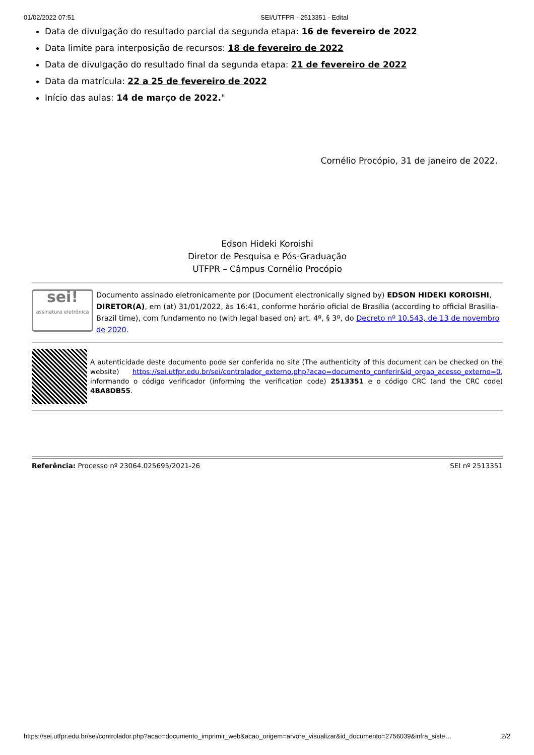01/02/2022 07:51 SEI/UTFPR - 2513351 - Edital
Data de divulgação do resultado parcial da segunda etapa: 16 de fevereiro de 2022
Data limite para interposição de recursos: 18 de fevereiro de 2022
Data de divulgação do resultado final da segunda etapa: 21 de fevereiro de 2022
Data da matrícula: 22 a 25 de fevereiro de 2022
Início das aulas: 14 de março de 2022."
Cornélio Procópio, 31 de janeiro de 2022.
Edson Hideki Koroishi
Diretor de Pesquisa e Pós-Graduação
UTFPR – Câmpus Cornélio Procópio
sei!
assinatura eletrônica
Documento assinado eletronicamente por (Document electronically signed by) EDSON HIDEKI KOROISHI, DIRETOR(A), em (at) 31/01/2022, às 16:41, conforme horário oficial de Brasília (according to official Brasilia-Brazil time), com fundamento no (with legal based on) art. 4º, § 3º, do Decreto nº 10.543, de 13 de novembro de 2020.
A autenticidade deste documento pode ser conferida no site (The authenticity of this document can be checked on the website) https://sei.utfpr.edu.br/sei/controlador_externo.php?acao=documento_conferir&id_orgao_acesso_externo=0, informando o código verificador (informing the verification code) 2513351 e o código CRC (and the CRC code) 4BA8DB55.
Referência: Processo nº 23064.025695/2021-26 SEI nº 2513351
https://sei.utfpr.edu.br/sei/controlador.php?acao=documento_imprimir_web&acao_origem=arvore_visualizar&id_documento=2756039&infra_siste… 2/2